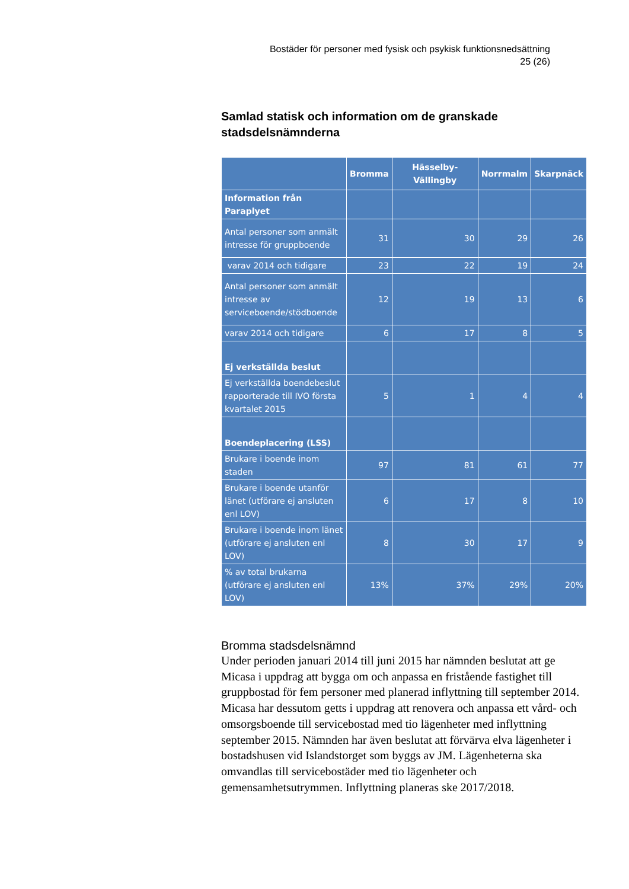Bostäder för personer med fysisk och psykisk funktionsnedsättning
25 (26)
Samlad statisk och information om de granskade stadsdelsnämnderna
| | Bromma | Hässelby-Vällingby | Norrmalm | Skarpnäck |
| --- | --- | --- | --- | --- |
| Information från Paraplyet | | | | |
| Antal personer som anmält intresse för gruppboende | 31 | 30 | 29 | 26 |
| varav 2014 och tidigare | 23 | 22 | 19 | 24 |
| Antal personer som anmält intresse av serviceboende/stödboende | 12 | 19 | 13 | 6 |
| varav 2014 och tidigare | 6 | 17 | 8 | 5 |
| Ej verkställda beslut | | | | |
| Ej verkställda boendebeslut rapporterade till IVO första kvartalet 2015 | 5 | 1 | 4 | 4 |
| Boendeplacering (LSS) | | | | |
| Brukare i boende inom staden | 97 | 81 | 61 | 77 |
| Brukare i boende utanför länet (utförare ej ansluten enl LOV) | 6 | 17 | 8 | 10 |
| Brukare i boende inom länet (utförare ej ansluten enl LOV) | 8 | 30 | 17 | 9 |
| % av total brukarna (utförare ej ansluten enl LOV) | 13% | 37% | 29% | 20% |
Bromma stadsdelsnämnd
Under perioden januari 2014 till juni 2015 har nämnden beslutat att ge Micasa i uppdrag att bygga om och anpassa en fristående fastighet till gruppbostad för fem personer med planerad inflyttning till september 2014. Micasa har dessutom getts i uppdrag att renovera och anpassa ett vård- och omsorgsboende till servicebostad med tio lägenheter med inflyttning september 2015. Nämnden har även beslutat att förvärva elva lägenheter i bostadshusen vid Islandstorget som byggs av JM. Lägenheterna ska omvandlas till servicebostäder med tio lägenheter och gemensamhetsutrymmen. Inflyttning planeras ske 2017/2018.